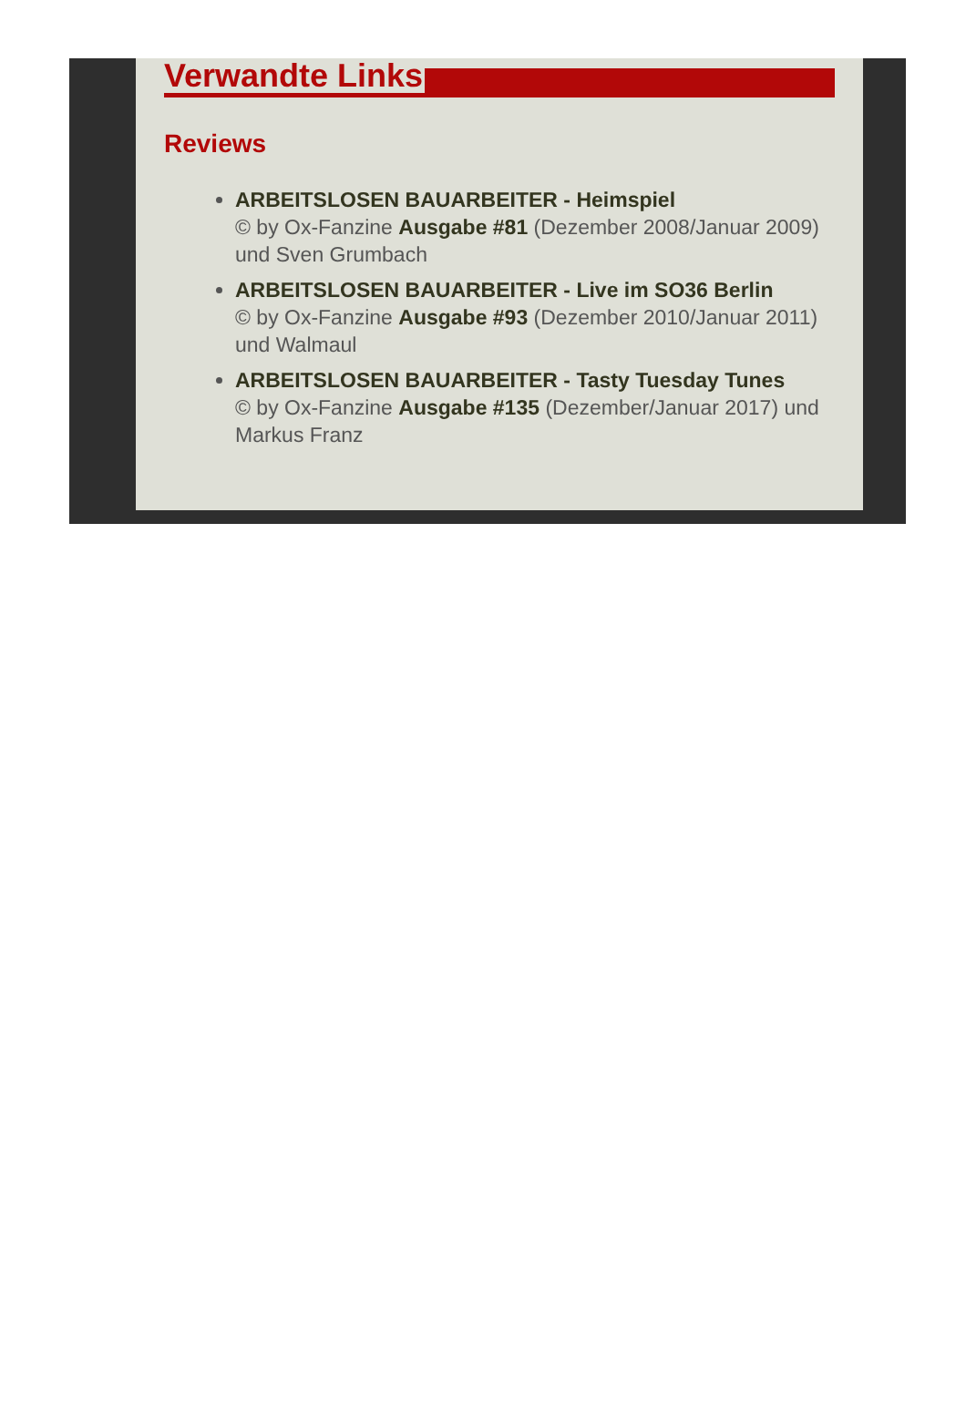Verwandte Links
Reviews
ARBEITSLOSEN BAUARBEITER - Heimspiel
© by Ox-Fanzine Ausgabe #81 (Dezember 2008/Januar 2009) und Sven Grumbach
ARBEITSLOSEN BAUARBEITER - Live im SO36 Berlin
© by Ox-Fanzine Ausgabe #93 (Dezember 2010/Januar 2011) und Walmaul
ARBEITSLOSEN BAUARBEITER - Tasty Tuesday Tunes
© by Ox-Fanzine Ausgabe #135 (Dezember/Januar 2017) und Markus Franz